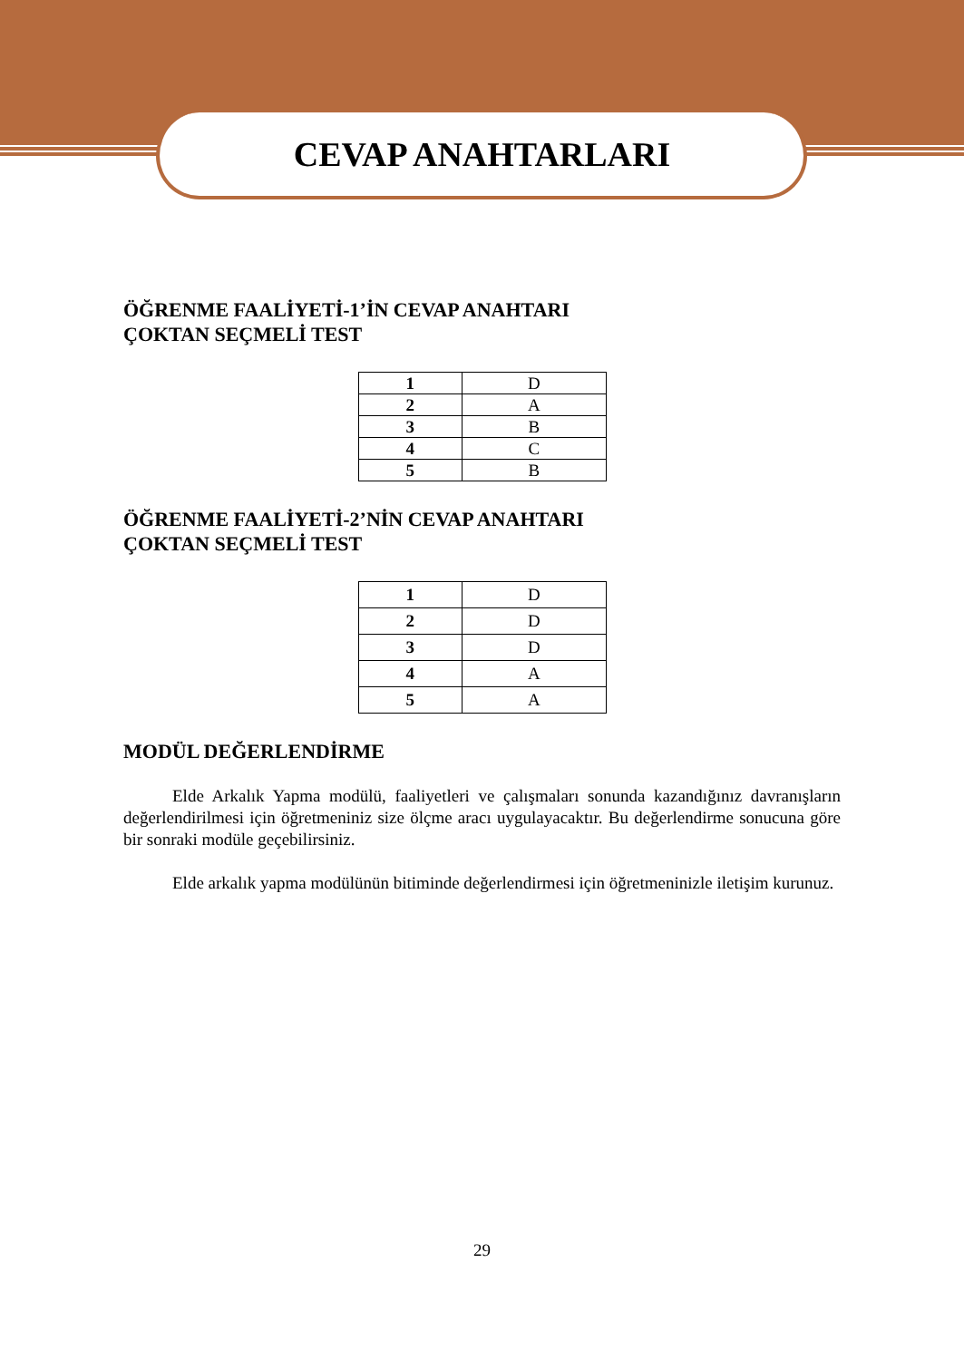CEVAP ANAHTARLARI
ÖĞRENME FAALİYETİ-1’İN CEVAP ANAHTARI
ÇOKTAN SEÇMELİ TEST
| 1 | D |
| 2 | A |
| 3 | B |
| 4 | C |
| 5 | B |
ÖĞRENME FAALİYETİ-2’NİN CEVAP ANAHTARI
ÇOKTAN SEÇMELİ TEST
| 1 | D |
| 2 | D |
| 3 | D |
| 4 | A |
| 5 | A |
MODÜL DEĞERLENDİRME
Elde Arkalık Yapma modülü, faaliyetleri ve çalışmaları sonunda kazandığınız davranışların değerlendirilmesi için öğretmeniniz size ölçme aracı uygulayacaktır. Bu değerlendirme sonucuna göre bir sonraki modüle geçebilirsiniz.
Elde arkalık yapma modülünün bitiminde değerlendirmesi için öğretmeninizle iletişim kurunuz.
29